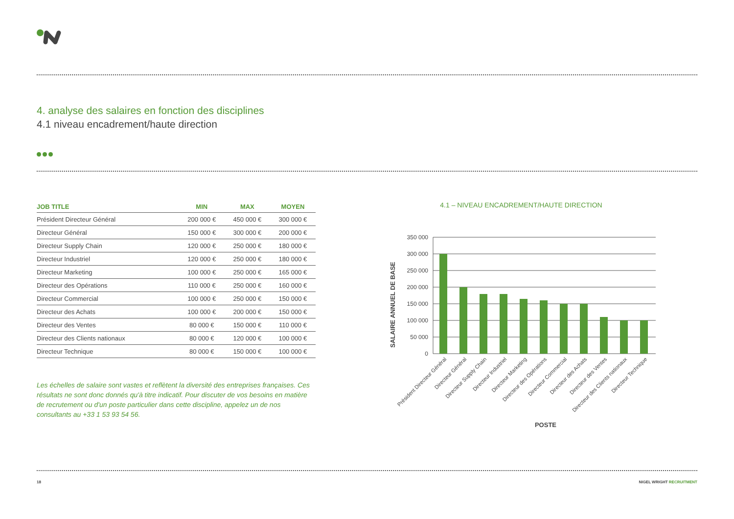4. analyse des salaires en fonction des disciplines
4.1 niveau encadrement/haute direction
| JOB TITLE | MIN | MAX | MOYEN |
| --- | --- | --- | --- |
| Président Directeur Général | 200 000 € | 450 000 € | 300 000 € |
| Directeur Général | 150 000 € | 300 000 € | 200 000 € |
| Directeur Supply Chain | 120 000 € | 250 000 € | 180 000 € |
| Directeur Industriel | 120 000 € | 250 000 € | 180 000 € |
| Directeur Marketing | 100 000 € | 250 000 € | 165 000 € |
| Directeur des Opérations | 110 000 € | 250 000 € | 160 000 € |
| Directeur Commercial | 100 000 € | 250 000 € | 150 000 € |
| Directeur des Achats | 100 000 € | 200 000 € | 150 000 € |
| Directeur des Ventes | 80 000 € | 150 000 € | 110 000 € |
| Directeur des Clients nationaux | 80 000 € | 120 000 € | 100 000 € |
| Directeur Technique | 80 000 € | 150 000 € | 100 000 € |
Les échelles de salaire sont vastes et reflètent la diversité des entreprises françaises. Ces résultats ne sont donc donnés qu'à titre indicatif. Pour discuter de vos besoins en matière de recrutement ou d'un poste particulier dans cette discipline, appelez un de nos consultants au +33 1 53 93 54 56.
4.1 – NIVEAU ENCADREMENT/HAUTE DIRECTION
SALAIRE ANNUEL DE BASE
350 000
300 000
250 000
200 000
150 000
100 000
50 000
0
Président Directeur Général
Directeur Général
Directeur Supply Chain
Directeur Industriel
Directeur Marketing
Directeur des Opérations
Directeur Commercial
Directeur des Achats
Directeur des Ventes
Directeur des Clients nationaux
Directeur Technique
POSTE
18 NIGEL WRIGHT RECRUITMENT